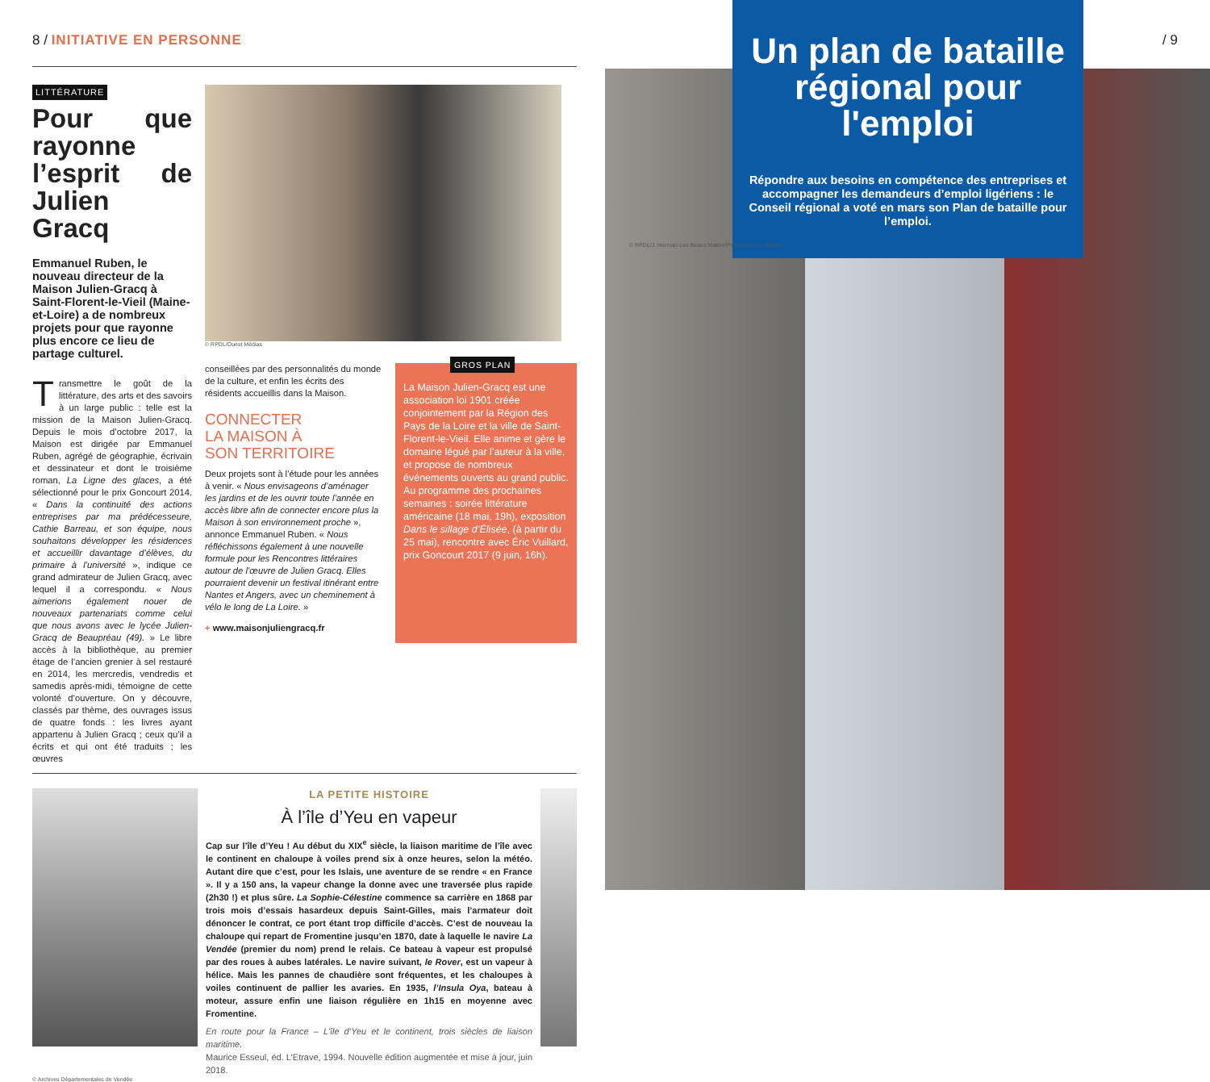8 / INITIATIVE EN PERSONNE
LITTÉRATURE
Pour que rayonne l’esprit de Julien Gracq
Emmanuel Ruben, le nouveau directeur de la Maison Julien-Gracq à Saint-Florent-le-Vieil (Maine-et-Loire) a de nombreux projets pour que rayonne plus encore ce lieu de partage culturel.
Transmettre le goût de la littérature, des arts et des savoirs à un large public : telle est la mission de la Maison Julien-Gracq. Depuis le mois d’octobre 2017, la Maison est dirigée par Emmanuel Ruben, agrégé de géographie, écrivain et dessinateur et dont le troisième roman, La Ligne des glaces, a été sélectionné pour le prix Goncourt 2014. « Dans la continuité des actions entreprises par ma prédécesseure, Cathie Barreau, et son équipe, nous souhaitons développer les résidences et accueillir davantage d’élèves, du primaire à l’université », indique ce grand admirateur de Julien Gracq, avec lequel il a correspondu. « Nous aimerions également nouer de nouveaux partenariats comme celui que nous avons avec le lycée Julien-Gracq de Beaupréau (49). » Le libre accès à la bibliothèque, au premier étage de l’ancien grenier à sel restauré en 2014, les mercredis, vendredis et samedis après-midi, témoigne de cette volonté d’ouverture. On y découvre, classés par thème, des ouvrages issus de quatre fonds : les livres ayant appartenu à Julien Gracq ; ceux qu’il a écrits et qui ont été traduits ; les œuvres
© RPDL/Ouest Médias
conseillées par des personnalités du monde de la culture, et enfin les écrits des résidents accueillis dans la Maison.
CONNECTER
LA MAISON À
SON TERRITOIRE
Deux projets sont à l’étude pour les années à venir. « Nous envisageons d’aménager les jardins et de les ouvrir toute l’année en accès libre afin de connecter encore plus la Maison à son environnement proche », annonce Emmanuel Ruben. « Nous réfléchissons également à une nouvelle formule pour les Rencontres littéraires autour de l’œuvre de Julien Gracq. Elles pourraient devenir un festival itinérant entre Nantes et Angers, avec un cheminement à vélo le long de La Loire. »
+ www.maisonjuliengracq.fr
GROS PLAN
La Maison Julien-Gracq est une association loi 1901 créée conjointement par la Région des Pays de la Loire et la ville de Saint-Florent-le-Vieil. Elle anime et gère le domaine légué par l’auteur à la ville, et propose de nombreux événements ouverts au grand public.
Au programme des prochaines semaines : soirée littérature américaine (18 mai, 19h), exposition Dans le sillage d’Élisée, (à partir du 25 mai), rencontre avec Éric Vuillard, prix Goncourt 2017 (9 juin, 16h).
LA PETITE HISTOIRE
À l’île d’Yeu en vapeur
Cap sur l’île d’Yeu ! Au début du XIX<sup>e</sup> siècle, la liaison maritime de l’île avec le continent en chaloupe à voiles prend six à onze heures, selon la météo. Autant dire que c’est, pour les Islais, une aventure de se rendre « en France ». Il y a 150 ans, la vapeur change la donne avec une traversée plus rapide (2h30 !) et plus sûre. La Sophie-Célestine commence sa carrière en 1868 par trois mois d’essais hasardeux depuis Saint-Gilles, mais l’armateur doit dénoncer le contrat, ce port étant trop difficile d’accès. C’est de nouveau la chaloupe qui repart de Fromentine jusqu’en 1870, date à laquelle le navire La Vendée (premier du nom) prend le relais. Ce bateau à vapeur est propulsé par des roues à aubes latérales. Le navire suivant, le Rover, est un vapeur à hélice. Mais les pannes de chaudière sont fréquentes, et les chaloupes à voiles continuent de pallier les avaries. En 1935, l’Insula Oya, bateau à moteur, assure enfin une liaison régulière en 1h15 en moyenne avec Fromentine.
En route pour la France – L’île d’Yeu et le continent, trois siècles de liaison maritime.
Maurice Esseul, éd. L’Etrave, 1994. Nouvelle édition augmentée et mise à jour, juin 2018.
© Archives Départementales de Vendée
Un plan de bataille régional pour l'emploi
Répondre aux besoins en compétence des entreprises et accompagner les demandeurs d’emploi ligériens : le Conseil régional a voté en mars son Plan de bataille pour l’emploi.
/ 9
© RPDL/J. Herman-Les Beaux Matins/Phovoir/Ouest Médias